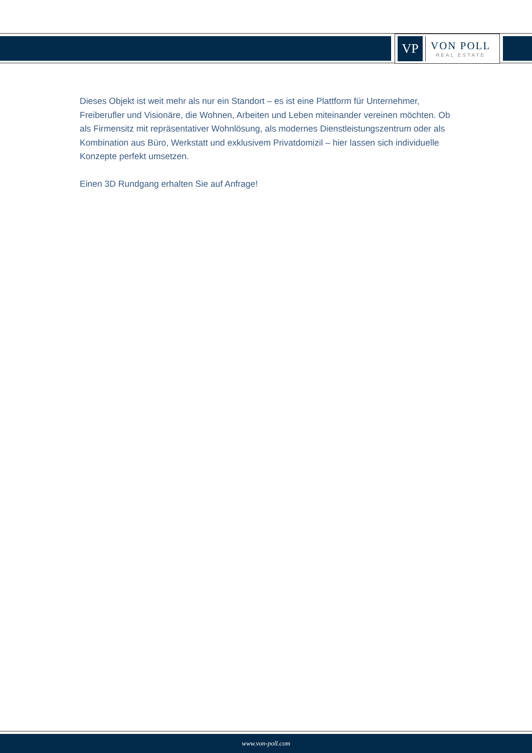VP
VON POLL
REAL ESTATE
Dieses Objekt ist weit mehr als nur ein Standort – es ist eine Plattform für Unternehmer, Freiberufler und Visionäre, die Wohnen, Arbeiten und Leben miteinander vereinen möchten. Ob als Firmensitz mit repräsentativer Wohnlösung, als modernes Dienstleistungszentrum oder als Kombination aus Büro, Werkstatt und exklusivem Privatdomizil – hier lassen sich individuelle Konzepte perfekt umsetzen.
Einen 3D Rundgang erhalten Sie auf Anfrage!
www.von-poll.com